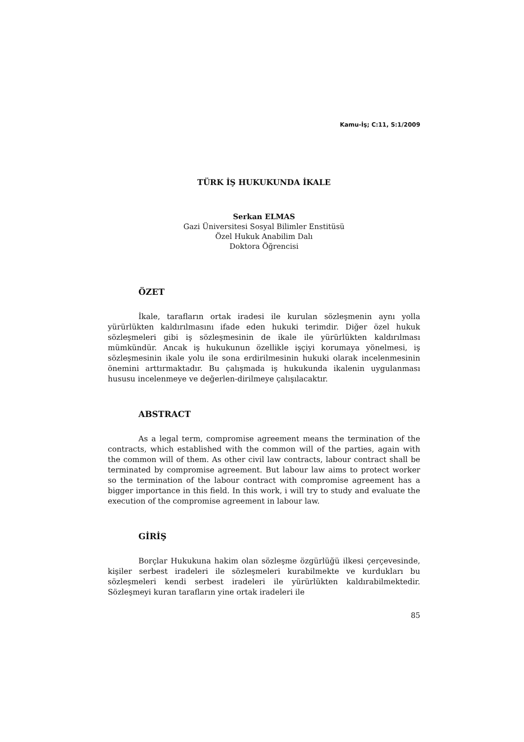Kamu-İş; C:11, S:1/2009
TÜRK İŞ HUKUKUNDA İKALE
Serkan ELMAS
Gazi Üniversitesi Sosyal Bilimler Enstitüsü
Özel Hukuk Anabilim Dalı
Doktora Öğrencisi
ÖZET
İkale, tarafların ortak iradesi ile kurulan sözleşmenin aynı yolla yürürlükten kaldırılmasını ifade eden hukuki terimdir. Diğer özel hukuk sözleşmeleri gibi iş sözleşmesinin de ikale ile yürürlükten kaldırılması mümkündür. Ancak iş hukukunun özellikle işçiyi korumaya yönelmesi, iş sözleşmesinin ikale yolu ile sona erdirilmesinin hukuki olarak incelenmesinin önemini arttırmaktadır. Bu çalışmada iş hukukunda ikalenin uygulanması hususu incelenmeye ve değerlen-dirilmeye çalışılacaktır.
ABSTRACT
As a legal term, compromise agreement means the termination of the contracts, which established with the common will of the parties, again with the common will of them. As other civil law contracts, labour contract shall be terminated by compromise agreement. But labour law aims to protect worker so the termination of the labour contract with compromise agreement has a bigger importance in this field. In this work, i will try to study and evaluate the execution of the compromise agreement in labour law.
GİRİŞ
Borçlar Hukukuna hakim olan sözleşme özgürlüğü ilkesi çerçevesinde, kişiler serbest iradeleri ile sözleşmeleri kurabilmekte ve kurdukları bu sözleşmeleri kendi serbest iradeleri ile yürürlükten kaldırabilmektedir. Sözleşmeyi kuran tarafların yine ortak iradeleri ile
85